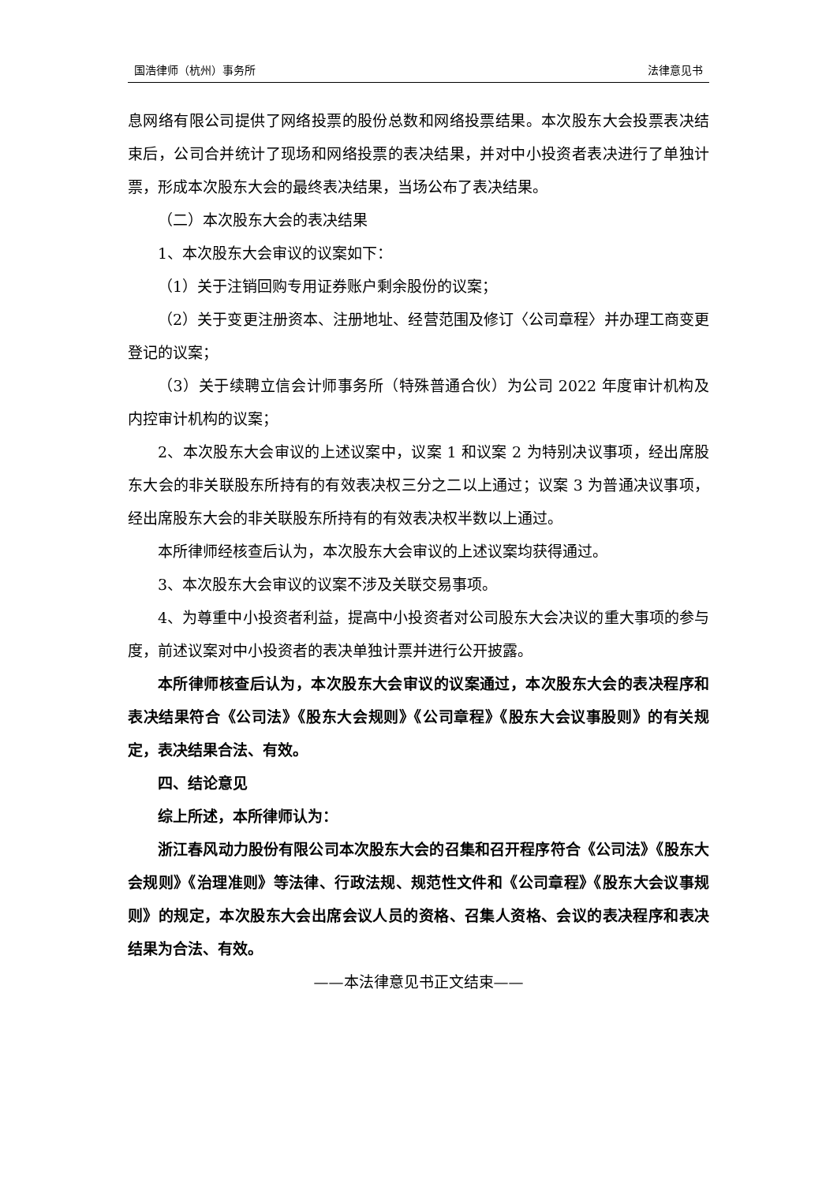国浩律师（杭州）事务所 法律意见书
息网络有限公司提供了网络投票的股份总数和网络投票结果。本次股东大会投票表决结束后，公司合并统计了现场和网络投票的表决结果，并对中小投资者表决进行了单独计票，形成本次股东大会的最终表决结果，当场公布了表决结果。
（二）本次股东大会的表决结果
1、本次股东大会审议的议案如下：
（1）关于注销回购专用证券账户剩余股份的议案；
（2）关于变更注册资本、注册地址、经营范围及修订〈公司章程〉并办理工商变更登记的议案；
（3）关于续聘立信会计师事务所（特殊普通合伙）为公司 2022 年度审计机构及内控审计机构的议案；
2、本次股东大会审议的上述议案中，议案 1 和议案 2 为特别决议事项，经出席股东大会的非关联股东所持有的有效表决权三分之二以上通过；议案 3 为普通决议事项，经出席股东大会的非关联股东所持有的有效表决权半数以上通过。
本所律师经核查后认为，本次股东大会审议的上述议案均获得通过。
3、本次股东大会审议的议案不涉及关联交易事项。
4、为尊重中小投资者利益，提高中小投资者对公司股东大会决议的重大事项的参与度，前述议案对中小投资者的表决单独计票并进行公开披露。
本所律师核查后认为，本次股东大会审议的议案通过，本次股东大会的表决程序和表决结果符合《公司法》《股东大会规则》《公司章程》《股东大会议事股则》的有关规定，表决结果合法、有效。
四、结论意见
综上所述，本所律师认为：
浙江春风动力股份有限公司本次股东大会的召集和召开程序符合《公司法》《股东大会规则》《治理准则》等法律、行政法规、规范性文件和《公司章程》《股东大会议事规则》的规定，本次股东大会出席会议人员的资格、召集人资格、会议的表决程序和表决结果为合法、有效。
——本法律意见书正文结束——